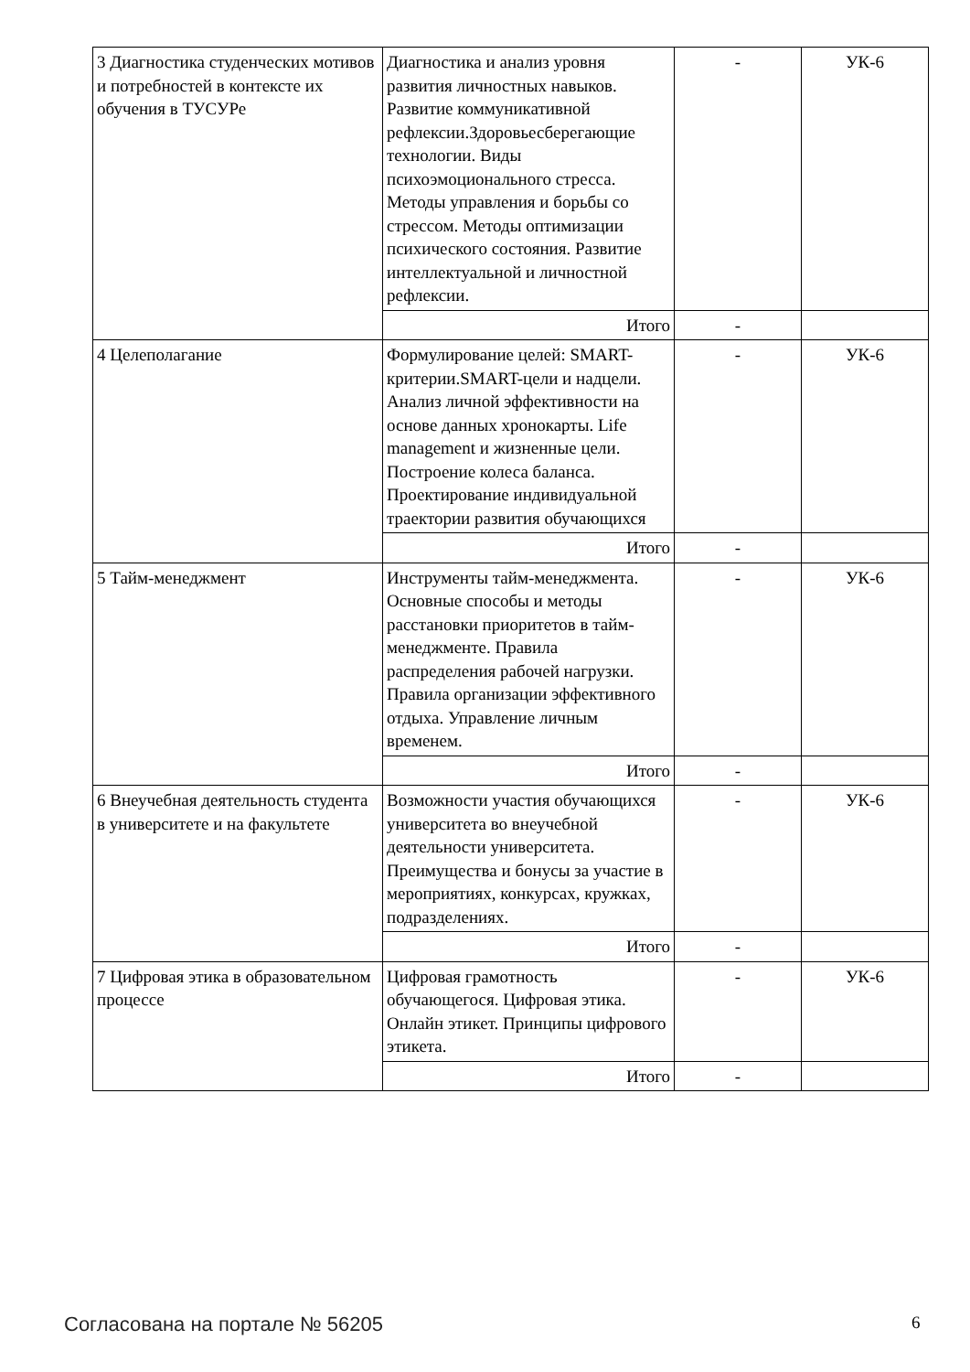| 3 Диагностика студенческих мотивов и потребностей в контексте их обучения в ТУСУРе | Диагностика и анализ уровня развития личностных навыков. Развитие коммуникативной рефлексии.Здоровьесберегающие технологии. Виды психоэмоционального стресса. Методы управления и борьбы со стрессом. Методы оптимизации психического состояния. Развитие интеллектуальной и личностной рефлексии. | - | УК-6 |
| | Итого | - | |
| 4 Целеполагание | Формулирование целей: SMART-критерии.SMART-цели и надцели. Анализ личной эффективности на основе данных хронокарты. Life management и жизненные цели. Построение колеса баланса. Проектирование индивидуальной траектории развития обучающихся | - | УК-6 |
| | Итого | - | |
| 5 Тайм-менеджмент | Инструменты тайм-менеджмента. Основные способы и методы расстановки приоритетов в тайм-менеджменте. Правила распределения рабочей нагрузки. Правила организации эффективного отдыха. Управление личным временем. | - | УК-6 |
| | Итого | - | |
| 6 Внеучебная деятельность студента в университете и на факультете | Возможности участия обучающихся университета во внеучебной деятельности университета. Преимущества и бонусы за участие в мероприятиях, конкурсах, кружках, подразделениях. | - | УК-6 |
| | Итого | - | |
| 7 Цифровая этика в образовательном процессе | Цифровая грамотность обучающегося. Цифровая этика. Онлайн этикет. Принципы цифрового этикета. | - | УК-6 |
| | Итого | - | |
Согласована на портале № 56205 6